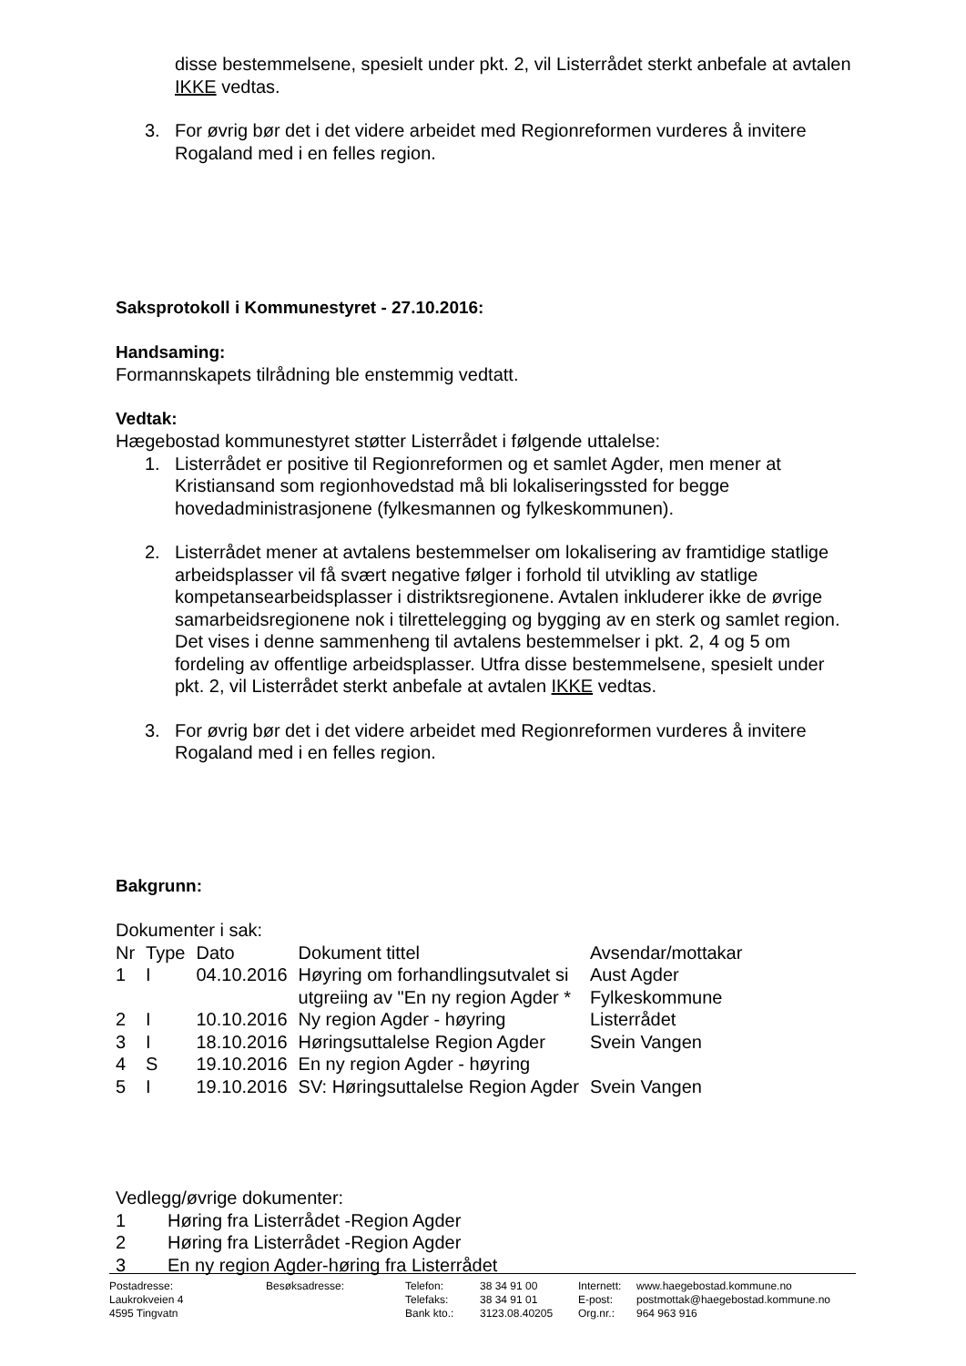disse bestemmelsene, spesielt under pkt. 2, vil Listerrådet sterkt anbefale at avtalen IKKE vedtas.
3. For øvrig bør det i det videre arbeidet med Regionreformen vurderes å invitere Rogaland med i en felles region.
Saksprotokoll i Kommunestyret - 27.10.2016:
Handsaming:
Formannskapets tilrådning ble enstemmig vedtatt.
Vedtak:
Hægebostad kommunestyret støtter Listerrådet i følgende uttalelse:
1. Listerrådet er positive til Regionreformen og et samlet Agder, men mener at Kristiansand som regionhovedstad må bli lokaliseringssted for begge hovedadministrasjonene (fylkesmannen og fylkeskommunen).
2. Listerrådet mener at avtalens bestemmelser om lokalisering av framtidige statlige arbeidsplasser vil få svært negative følger i forhold til utvikling av statlige kompetansearbeidsplasser i distriktsregionene. Avtalen inkluderer ikke de øvrige samarbeidsregionene nok i tilrettelegging og bygging av en sterk og samlet region. Det vises i denne sammenheng til avtalens bestemmelser i pkt. 2, 4 og 5 om fordeling av offentlige arbeidsplasser. Utfra disse bestemmelsene, spesielt under pkt. 2, vil Listerrådet sterkt anbefale at avtalen IKKE vedtas.
3. For øvrig bør det i det videre arbeidet med Regionreformen vurderes å invitere Rogaland med i en felles region.
Bakgrunn:
Dokumenter i sak:
| Nr | Type | Dato | Dokument tittel | Avsendar/mottakar |
| 1 | I | 04.10.2016 | Høyring om forhandlingsutvalet si utgreiing av "En ny region Agder * | Aust Agder Fylkeskommune |
| 2 | I | 10.10.2016 | Ny region Agder - høyring | Listerrådet |
| 3 | I | 18.10.2016 | Høringsuttalelse Region Agder | Svein Vangen |
| 4 | S | 19.10.2016 | En ny region Agder - høyring | |
| 5 | I | 19.10.2016 | SV: Høringsuttalelse Region Agder | Svein Vangen |
Vedlegg/øvrige dokumenter:
| 1 | Høring fra Listerrådet -Region Agder |
| 2 | Høring fra Listerrådet -Region Agder |
| 3 | En ny region Agder-høring fra Listerrådet |
Postadresse:
Laukrokveien 4
4595 Tingvatn
Besøksadresse: Telefon:
Telefaks:
Bank kto.:
38 34 91 00
38 34 91 01
3123.08.40205
Internett:
E-post:
Org.nr.:
www.haegebostad.kommune.no
postmottak@haegebostad.kommune.no
964 963 916